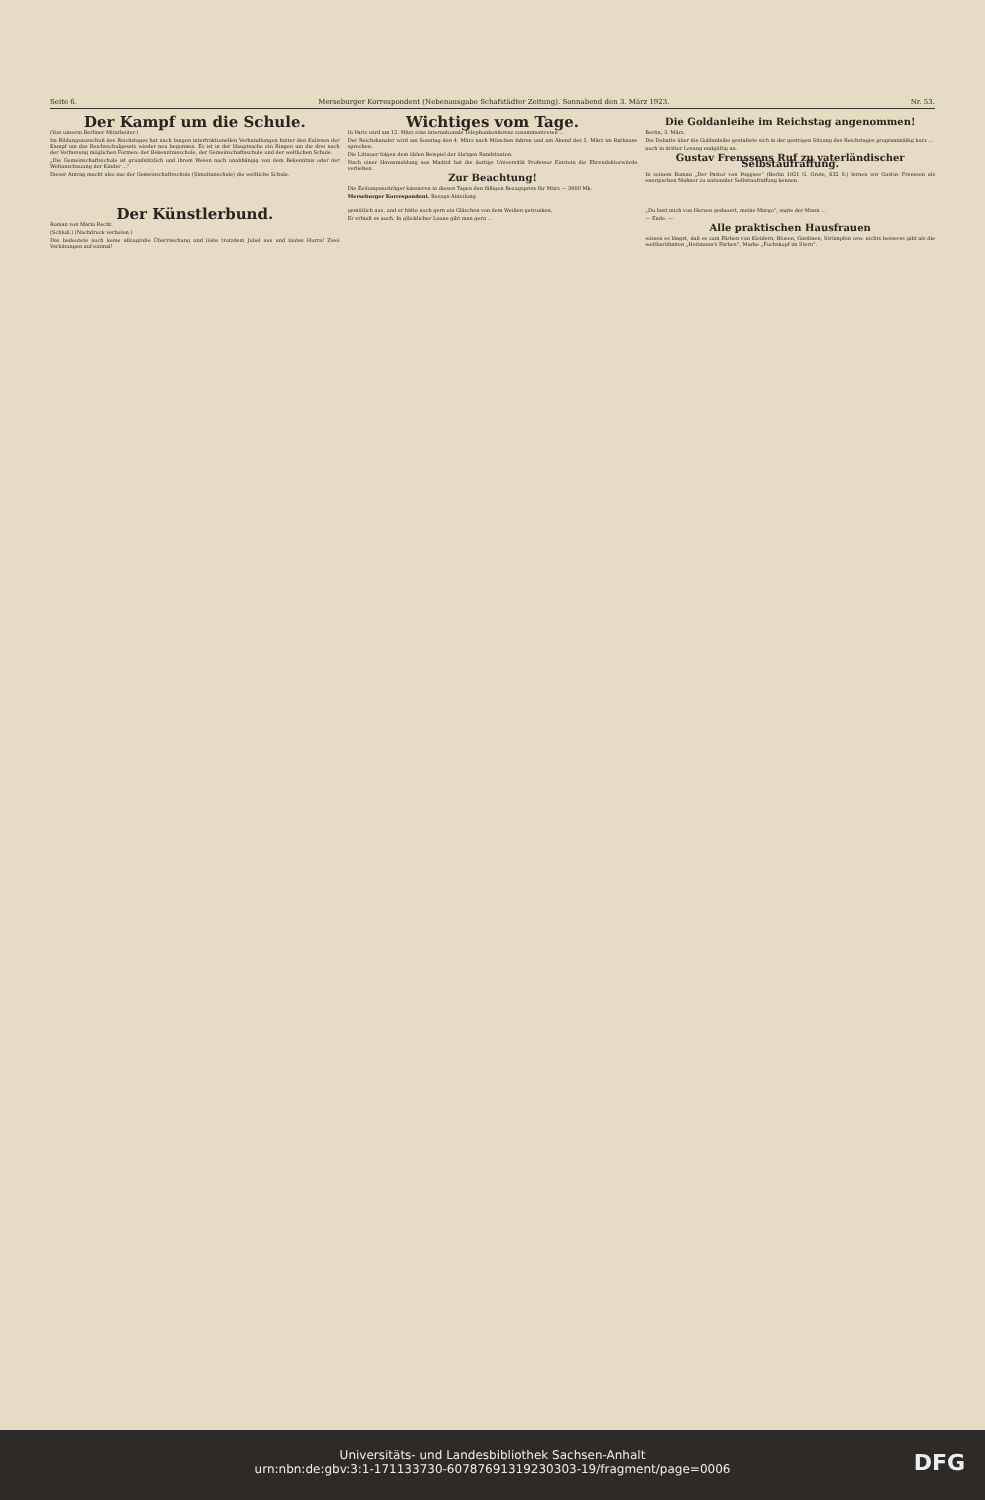Seite 6. Merseburger Korrespondent (Nebenausgabe Schafstädter Zeitung). Sonnabend den 3. März 1923. Nr. 53.
Der Kampf um die Schule.
(Von unserm Berliner Mitarbeiter.)
Im Bildungsausschuß des Reichstages hat nach langen interfraktionellen Verhandlungen hinter den Kulissen der Kampf um das Reichsschulgesetz wieder neu begonnen. Es ist in der Hauptsache ein Ringen um die drei nach der Verfassung möglichen Formen: der Bekenntnisschule, der Gemeinschaftsschule und der weltlichen Schule.
„Die Gemeinschaftsschule ist grundsätzlich und ihrem Wesen nach unabhängig von dem Bekenntnis oder der Weltanschauung der Kinder ...“
Dieser Antrag macht also aus der Gemeinschaftsschule (Simultanschule) die weltliche Schule.
Wichtiges vom Tage.
In Paris wird am 12. März eine internationale Telephonkonferenz zusammentreten ...
Der Reichskanzler wird am Sonntag den 4. März nach München fahren und am Abend des 5. März im Rathause sprechen.
Die Littauer folgen dem üblen Beispiel der übrigen Randstaaten.
Nach einer Havasmeldung aus Madrid hat die dortige Universität Professor Einstein die Ehrendoktorwürde verliehen.
Zur Beachtung!
Die Zeitungsausträger kassieren in diesen Tagen den fälligen Bezugspreis für März — 3000 Mk.
Merseburger Korrespondent. Bezugs-Abteilung.
Die Goldanleihe im Reichstag angenommen!
Berlin, 3. März.
Die Debatte über die Goldanleihe gestaltete sich in der gestrigen Sitzung des Reichstages programmäßig kurz ...
auch in dritter Lesung endgültig an.
Gustav Frenssens Ruf zu vaterländischer Selbstaufraffung.
In seinem Roman „Der Pastor von Poggsee“ (Berlin 1921 G. Grote, 632 S.) lernen wir Gustav Frenssen als energischen Mahner zu nationaler Selbstaufraffung kennen.
Der Künstlerbund.
Roman von Maria Recht.
(Schluß.) (Nachdruck verboten.)
Das bedeutete auch keine allzugroße Überraschung und löste trotzdem Jubel aus und lautes Hurra! Zwei Verlobungen auf einmal!
gemütlich aus, und er hätte auch gern ein Gläschen von dem Weißen getrunken.
Er erhielt es auch. In glücklicher Laune gibt man gern ...
„Du hast mich von Herzen gedauert, meine Margo“, sagte der Mann ...
— Ende. —
Alle praktischen Hausfrauen
wissen es längst, daß es zum Färben von Kleidern, Blusen, Gardinen, Strümpfen usw. nichts besseres gibt als die weltberühmten „Heitmann's Farben“, Marke „Fuchskopf im Stern“.
Universitäts- und Landesbibliothek Sachsen-Anhalt
urn:nbn:de:gbv:3:1-171133730-6078769131923030​3-19/fragment/page=0006
DFG